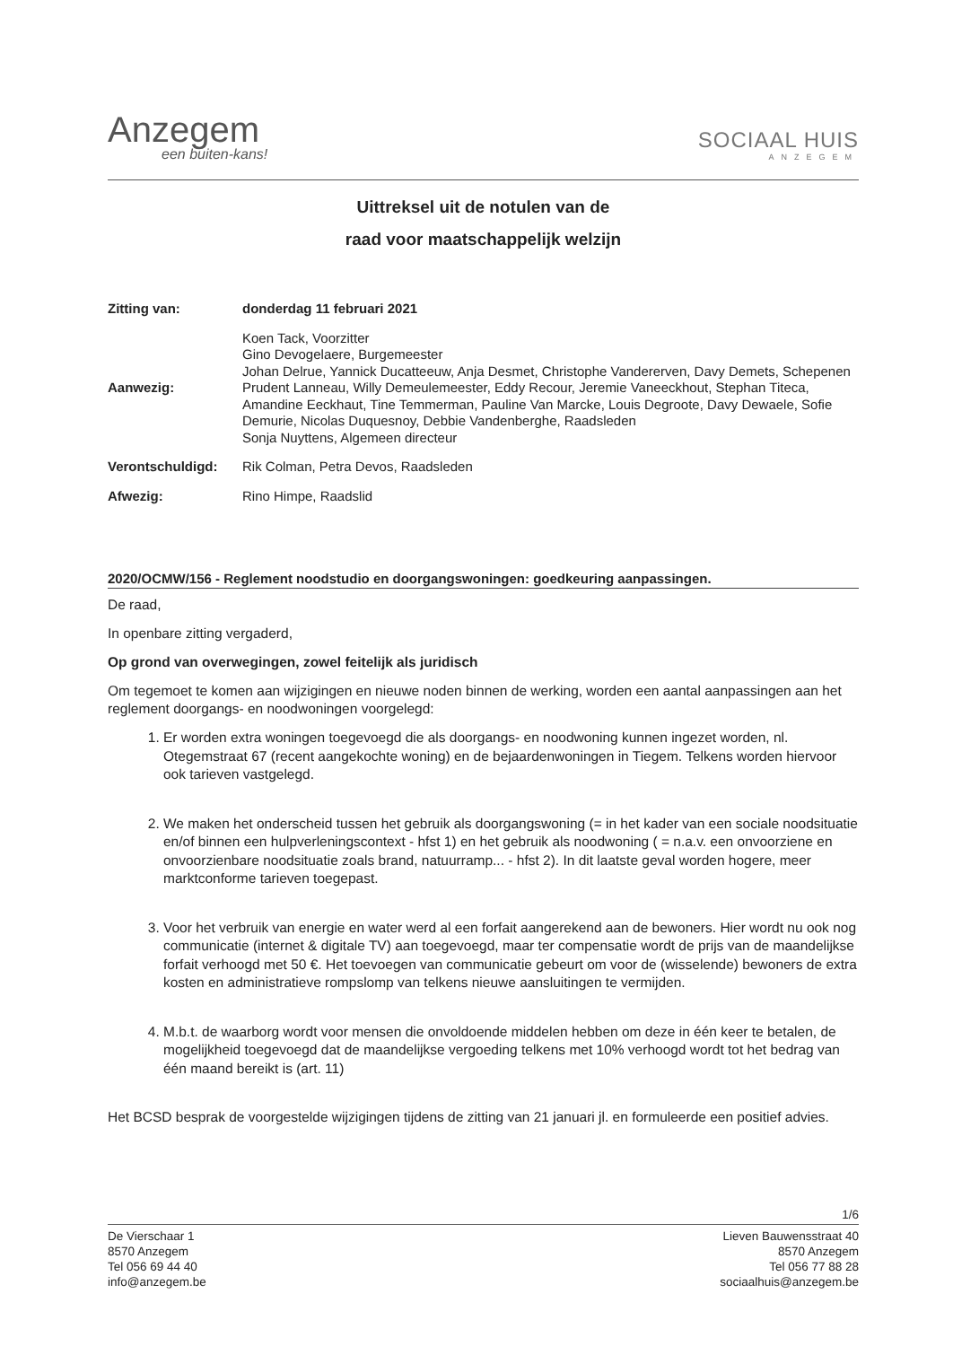Anzegem
een buiten-kans!
SOCIAAL HUIS
ANZEGEM
Uittreksel uit de notulen van de
raad voor maatschappelijk welzijn
| Zitting van: | donderdag 11 februari 2021 |
| Aanwezig: | Koen Tack, Voorzitter Gino Devogelaere, Burgemeester Johan Delrue, Yannick Ducatteeuw, Anja Desmet, Christophe Vandererven, Davy Demets, Schepenen Prudent Lanneau, Willy Demeulemeester, Eddy Recour, Jeremie Vaneeckhout, Stephan Titeca, Amandine Eeckhaut, Tine Temmerman, Pauline Van Marcke, Louis Degroote, Davy Dewaele, Sofie Demurie, Nicolas Duquesnoy, Debbie Vandenberghe, Raadsleden Sonja Nuyttens, Algemeen directeur |
| Verontschuldigd: | Rik Colman, Petra Devos, Raadsleden |
| Afwezig: | Rino Himpe, Raadslid |
2020/OCMW/156 - Reglement noodstudio en doorgangswoningen: goedkeuring aanpassingen.
De raad,
In openbare zitting vergaderd,
Op grond van overwegingen, zowel feitelijk als juridisch
Om tegemoet te komen aan wijzigingen en nieuwe noden binnen de werking, worden een aantal aanpassingen aan het reglement doorgangs- en noodwoningen voorgelegd:
1. Er worden extra woningen toegevoegd die als doorgangs- en noodwoning kunnen ingezet worden, nl. Otegemstraat 67 (recent aangekochte woning) en de bejaardenwoningen in Tiegem. Telkens worden hiervoor ook tarieven vastgelegd.
2. We maken het onderscheid tussen het gebruik als doorgangswoning (= in het kader van een sociale noodsituatie en/of binnen een hulpverleningscontext - hfst 1) en het gebruik als noodwoning ( = n.a.v. een onvoorziene en onvoorzienbare noodsituatie zoals brand, natuurramp... - hfst 2). In dit laatste geval worden hogere, meer marktconforme tarieven toegepast.
3. Voor het verbruik van energie en water werd al een forfait aangerekend aan de bewoners. Hier wordt nu ook nog communicatie (internet & digitale TV) aan toegevoegd, maar ter compensatie wordt de prijs van de maandelijkse forfait verhoogd met 50 €. Het toevoegen van communicatie gebeurt om voor de (wisselende) bewoners de extra kosten en administratieve rompslomp van telkens nieuwe aansluitingen te vermijden.
4. M.b.t. de waarborg wordt voor mensen die onvoldoende middelen hebben om deze in één keer te betalen, de mogelijkheid toegevoegd dat de maandelijkse vergoeding telkens met 10% verhoogd wordt tot het bedrag van één maand bereikt is (art. 11)
Het BCSD besprak de voorgestelde wijzigingen tijdens de zitting van 21 januari jl. en formuleerde een positief advies.
1/6
De Vierschaar 1
8570 Anzegem
Tel 056 69 44 40
info@anzegem.be
Lieven Bauwensstraat 40
8570 Anzegem
Tel 056 77 88 28
sociaalhuis@anzegem.be